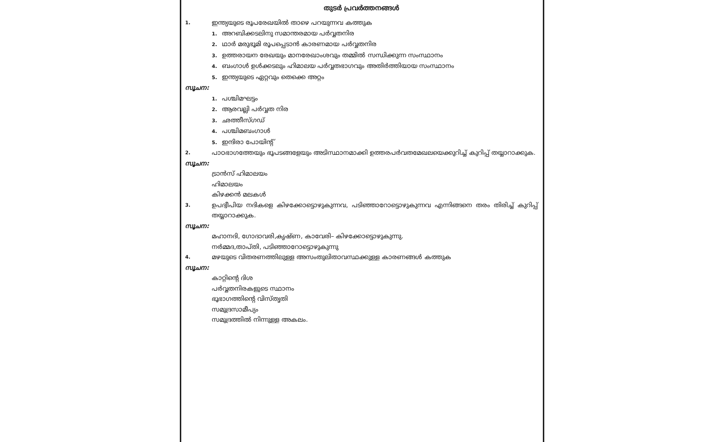തുടർ പ്രവർത്തനങ്ങൾ
1.
ഇന്ത്യയുടെ രൂപരേഖയിൽ താഴെ പറയുന്നവ കത്തുക
1. അറബിക്കടലിനു സമാന്തരമായ പർവ്വതനിര
2. ഥാർ മരുഭൂമി രൂപപ്പെടാൻ കാരണമായ പർവ്വതനിര
3. ഉത്തരായന രേഖയും മാനരേഖാംശവും തമ്മിൽ സന്ധിക്കുന്ന സംസ്ഥാനം
4. ബംഗാൾ ഉൾക്കടലും ഹിമാലയ പർവ്വതഭാഗവും അതിർത്തിയായ സംസ്ഥാനം
5. ഇന്ത്യയുടെ ഏറ്റവും തെക്കെ അറ്റം
സൂചന:
1. പശ്ചിമഘട്ടം
2. ആരവല്ലി പർവ്വത നിര
3. ഛത്തീസ്ഗഡ്
4. പശ്ചിമബംഗാൾ
5. ഇന്ദിരാ പോയിന്റ്
2.
പാഠഭാഗത്തേയും ഭൂപടങ്ങളേയും അടിസ്ഥാനമാക്കി ഉത്തരപർവതമേഖലയെക്കുറിച്ച് കുറിപ്പ് തയ്യാറാക്കുക.
സൂചന:
ട്രാൻസ് ഹിമാലയം
ഹിമാലയം
കിഴക്കൻ മലകൾ
3.
ഉപദ്വീപിയ നദികളെ കിഴക്കോട്ടൊഴുകുന്നവ, പടിഞ്ഞാറോട്ടൊഴുകുന്നവ എന്നിങ്ങനെ തരം തിരിച്ച് കുറിപ്പ് തയ്യാറാക്കുക.
സൂചന:
മഹാനദി, ഗോദാവരി,കൃഷ്ണ, കാവേരി– കിഴക്കോട്ടൊഴുകുന്നു.
നർമ്മദ,താപ്തി, പടിഞ്ഞാറോട്ടൊഴുകുന്നു
4.
മഴയുടെ വിതരണത്തിലുള്ള അസംതുലിതാവസ്ഥക്കുള്ള കാരണങ്ങൾ കത്തുക
സൂചന:
കാറ്റിന്റെ ദിശ
പർവ്വതനിരകളുടെ സ്ഥാനം
ഭൂഭാഗത്തിന്റെ വിസ്തൃതി
സമുദ്രസാമീപ്യം
സമുദ്രത്തിൽ നിന്നുള്ള അകലം.